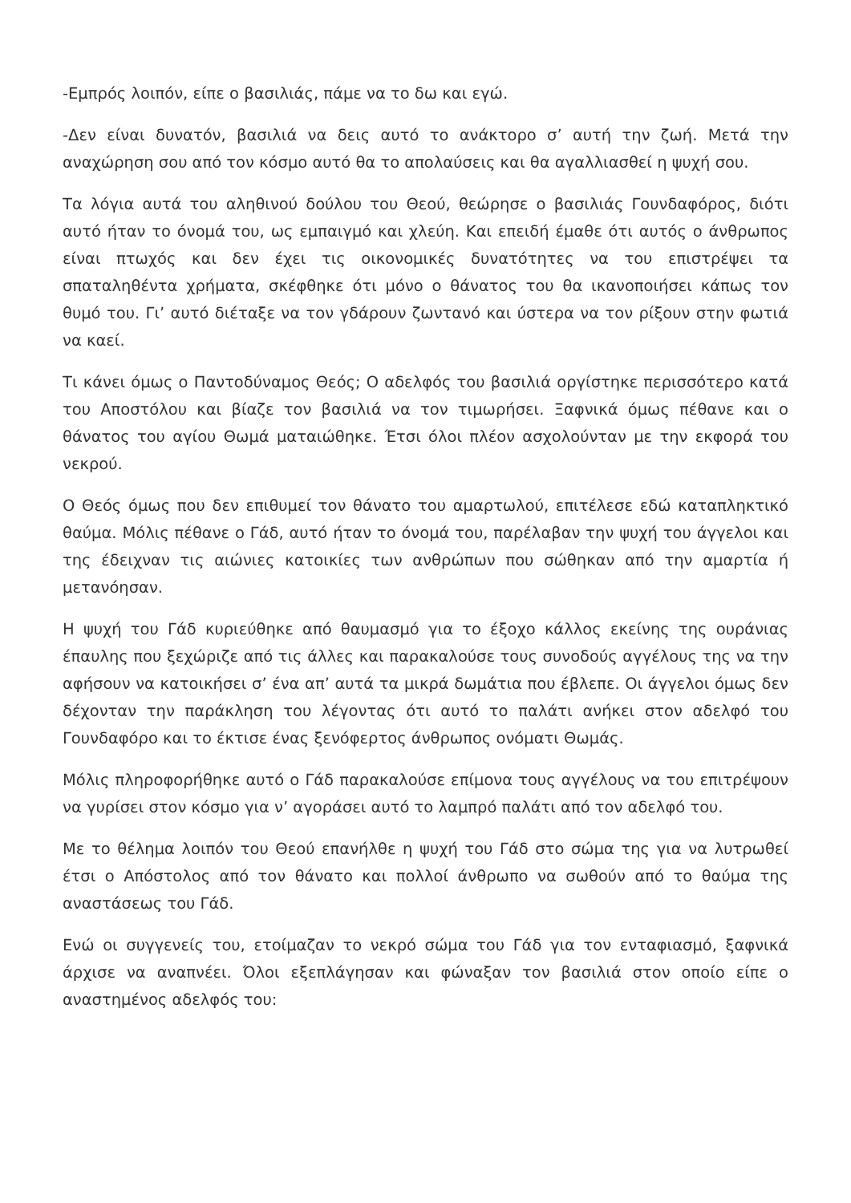-Εμπρός λοιπόν, είπε ο βασιλιάς, πάμε να το δω και εγώ.
-Δεν είναι δυνατόν, βασιλιά να δεις αυτό το ανάκτορο σ’ αυτή την ζωή. Μετά την αναχώρηση σου από τον κόσμο αυτό θα το απολαύσεις και θα αγαλλιασθεί η ψυχή σου.
Τα λόγια αυτά του αληθινού δούλου του Θεού, θεώρησε ο βασιλιάς Γουνδαφόρος, διότι αυτό ήταν το όνομά του, ως εμπαιγμό και χλεύη. Και επειδή έμαθε ότι αυτός ο άνθρωπος είναι πτωχός και δεν έχει τις οικονομικές δυνατότητες να του επιστρέψει τα σπαταληθέντα χρήματα, σκέφθηκε ότι μόνο ο θάνατος του θα ικανοποιήσει κάπως τον θυμό του. Γι’ αυτό διέταξε να τον γδάρουν ζωντανό και ύστερα να τον ρίξουν στην φωτιά να καεί.
Τι κάνει όμως ο Παντοδύναμος Θεός; Ο αδελφός του βασιλιά οργίστηκε περισσότερο κατά του Αποστόλου και βίαζε τον βασιλιά να τον τιμωρήσει. Ξαφνικά όμως πέθανε και ο θάνατος του αγίου Θωμά ματαιώθηκε. Έτσι όλοι πλέον ασχολούνταν με την εκφορά του νεκρού.
Ο Θεός όμως που δεν επιθυμεί τον θάνατο του αμαρτωλού, επιτέλεσε εδώ καταπληκτικό θαύμα. Μόλις πέθανε ο Γάδ, αυτό ήταν το όνομά του, παρέλαβαν την ψυχή του άγγελοι και της έδειχναν τις αιώνιες κατοικίες των ανθρώπων που σώθηκαν από την αμαρτία ή μετανόησαν.
Η ψυχή του Γάδ κυριεύθηκε από θαυμασμό για το έξοχο κάλλος εκείνης της ουράνιας έπαυλης που ξεχώριζε από τις άλλες και παρακαλούσε τους συνοδούς αγγέλους της να την αφήσουν να κατοικήσει σ’ ένα απ’ αυτά τα μικρά δωμάτια που έβλεπε. Οι άγγελοι όμως δεν δέχονταν την παράκληση του λέγοντας ότι αυτό το παλάτι ανήκει στον αδελφό του Γουνδαφόρο και το έκτισε ένας ξενόφερτος άνθρωπος ονόματι Θωμάς.
Μόλις πληροφορήθηκε αυτό ο Γάδ παρακαλούσε επίμονα τους αγγέλους να του επιτρέψουν να γυρίσει στον κόσμο για ν’ αγοράσει αυτό το λαμπρό παλάτι από τον αδελφό του.
Με το θέλημα λοιπόν του Θεού επανήλθε η ψυχή του Γάδ στο σώμα της για να λυτρωθεί έτσι ο Απόστολος από τον θάνατο και πολλοί άνθρωπο να σωθούν από το θαύμα της αναστάσεως του Γάδ.
Ενώ οι συγγενείς του, ετοίμαζαν το νεκρό σώμα του Γάδ για τον ενταφιασμό, ξαφνικά άρχισε να αναπνέει. Όλοι εξεπλάγησαν και φώναξαν τον βασιλιά στον οποίο είπε ο αναστημένος αδελφός του: